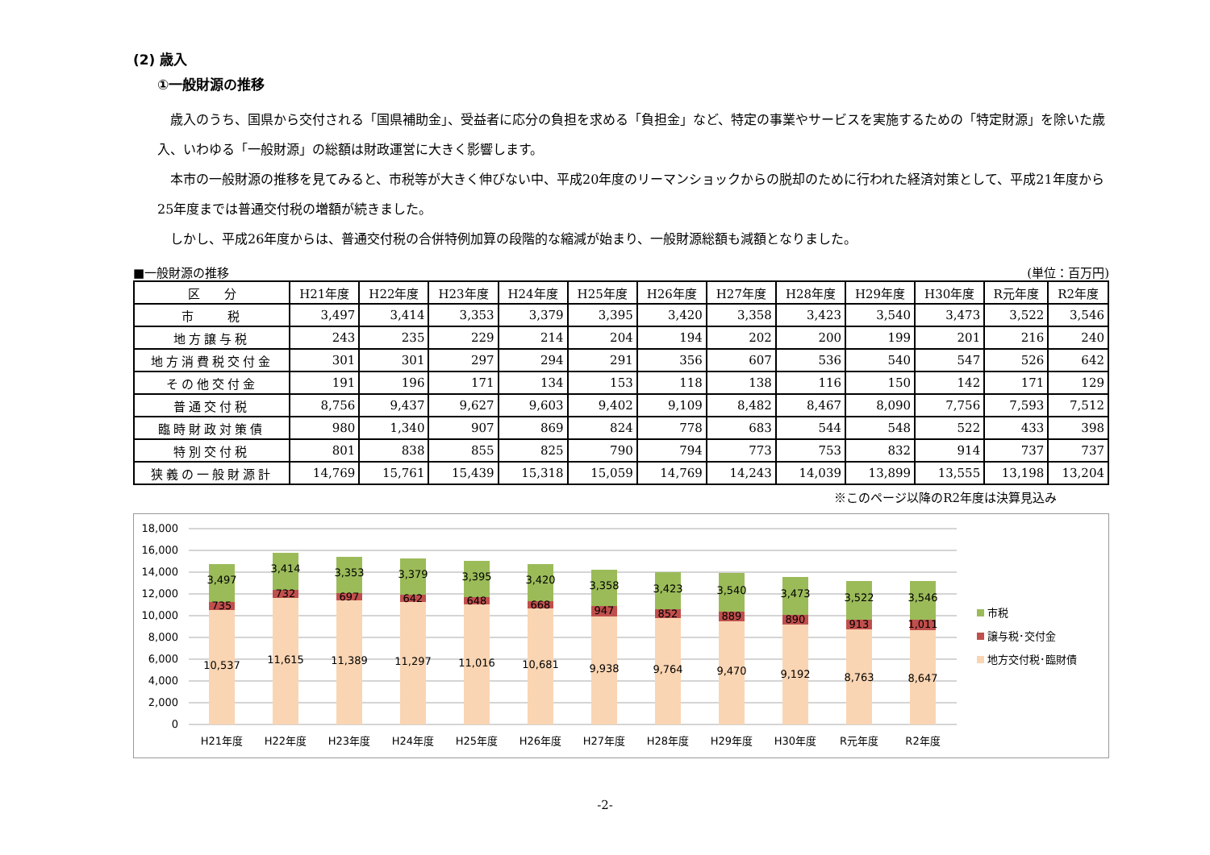(2) 歳入
①一般財源の推移
歳入のうち、国県から交付される「国県補助金」、受益者に応分の負担を求める「負担金」など、特定の事業やサービスを実施するための「特定財源」を除いた歳入、いわゆる「一般財源」の総額は財政運営に大きく影響します。
本市の一般財源の推移を見てみると、市税等が大きく伸びない中、平成20年度のリーマンショックからの脱却のために行われた経済対策として、平成21年度から25年度までは普通交付税の増額が続きました。
しかし、平成26年度からは、普通交付税の合併特例加算の段階的な縮減が始まり、一般財源総額も減額となりました。
■一般財源の推移 (単位：百万円)
| 区 分 | H21年度 | H22年度 | H23年度 | H24年度 | H25年度 | H26年度 | H27年度 | H28年度 | H29年度 | H30年度 | R元年度 | R2年度 |
| --- | --- | --- | --- | --- | --- | --- | --- | --- | --- | --- | --- | --- |
| 市 税 | 3,497 | 3,414 | 3,353 | 3,379 | 3,395 | 3,420 | 3,358 | 3,423 | 3,540 | 3,473 | 3,522 | 3,546 |
| 地方譲与税 | 243 | 235 | 229 | 214 | 204 | 194 | 202 | 200 | 199 | 201 | 216 | 240 |
| 地方消費税交付金 | 301 | 301 | 297 | 294 | 291 | 356 | 607 | 536 | 540 | 547 | 526 | 642 |
| その他交付金 | 191 | 196 | 171 | 134 | 153 | 118 | 138 | 116 | 150 | 142 | 171 | 129 |
| 普通交付税 | 8,756 | 9,437 | 9,627 | 9,603 | 9,402 | 9,109 | 8,482 | 8,467 | 8,090 | 7,756 | 7,593 | 7,512 |
| 臨時財政対策債 | 980 | 1,340 | 907 | 869 | 824 | 778 | 683 | 544 | 548 | 522 | 433 | 398 |
| 特別交付税 | 801 | 838 | 855 | 825 | 790 | 794 | 773 | 753 | 832 | 914 | 737 | 737 |
| 狭義の一般財源計 | 14,769 | 15,761 | 15,439 | 15,318 | 15,059 | 14,769 | 14,243 | 14,039 | 13,899 | 13,555 | 13,198 | 13,204 |
※このページ以降のR2年度は決算見込み
18,000
16,000
14,000
12,000
10,000
8,000
6,000
4,000
2,000
0
10,537
735
3,497
11,615
732
3,414
11,389
697
3,353
11,297
642
3,379
11,016
648
3,395
10,681
668
3,420
9,938
947
3,358
9,764
852
3,423
9,470
889
3,540
9,192
890
3,473
8,763
913
3,522
8,647
1,011
3,546
H21年度
H22年度
H23年度
H24年度
H25年度
H26年度
H27年度
H28年度
H29年度
H30年度
R元年度
R2年度
市税
譲与税･交付金
地方交付税･臨財債
-2-